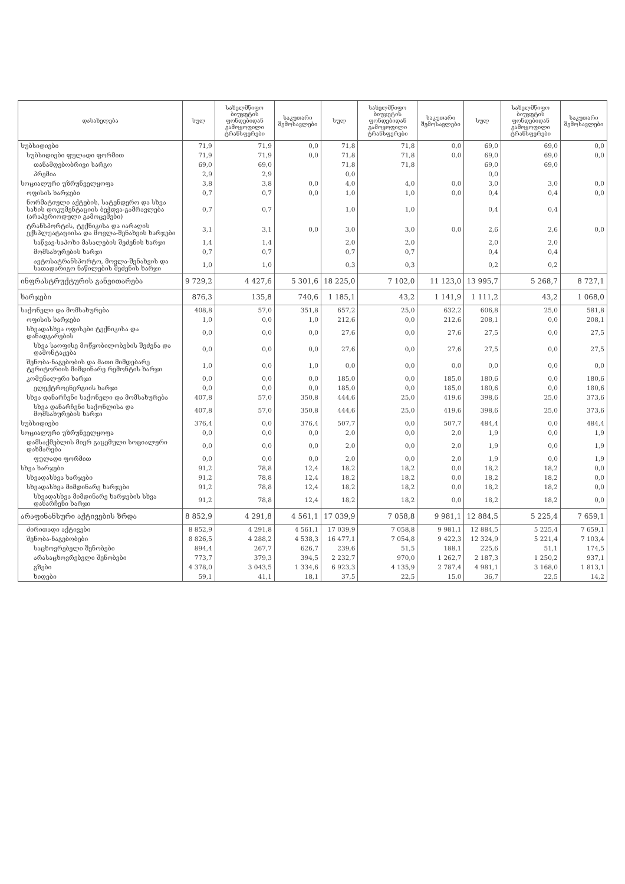| დასახელება | სულ | სახელმწიფო ბიუჯეტის ფონდებიდან გამოყოფილი ტრანსფერები | საკუთარი შემოსავლები | სულ | სახელმწიფო ბიუჯეტის ფონდებიდან გამოყოფილი ტრანსფერები | საკუთარი შემოსავლები | სულ | სახელმწიფო ბიუჯეტის ფონდებიდან გამოყოფილი ტრანსფერები | საკუთარი შემოსავლები |
| --- | --- | --- | --- | --- | --- | --- | --- | --- | --- |
| სუბსიდიები | 71,9 | 71,9 | 0,0 | 71,8 | 71,8 | 0,0 | 69,0 | 69,0 | 0,0 |
| სუბსიდიები ფულადი ფორმით | 71,9 | 71,9 | 0,0 | 71,8 | 71,8 | 0,0 | 69,0 | 69,0 | 0,0 |
| თანამდებობრივი სარგო | 69,0 | 69,0 | | 71,8 | 71,8 | | 69,0 | 69,0 | |
| პრემია | 2,9 | 2,9 | | 0,0 | | | 0,0 | | |
| სოციალური უზრუნველყოფა | 3,8 | 3,8 | 0,0 | 4,0 | 4,0 | 0,0 | 3,0 | 3,0 | 0,0 |
| ოფისის ხარჯები | 0,7 | 0,7 | 0,0 | 1,0 | 1,0 | 0,0 | 0,4 | 0,4 | 0,0 |
| ნორმატიული აქტების, სატენდერო და სხვა სახის დოკუმენტაციის ბეჭდვა-გამრავლება (არაპერიოდული გამოცემები) | 0,7 | 0,7 | | 1,0 | 1,0 | | 0,4 | 0,4 | |
| ტრანსპორტის, ტექნიკისა და იარაღის ექსპლუატაციისა და მოვლა-შენახვის ხარჯები | 3,1 | 3,1 | 0,0 | 3,0 | 3,0 | 0,0 | 2,6 | 2,6 | 0,0 |
| საწვავ-საპოხი მასალების შეძენის ხარჯი | 1,4 | 1,4 | | 2,0 | 2,0 | | 2,0 | 2,0 | |
| მომსახურების ხარჯი | 0,7 | 0,7 | | 0,7 | 0,7 | | 0,4 | 0,4 | |
| ავტოსატრანსპორტო, მოვლა-შენახვის და სათადარიგო ნაწილების შეძენის ხარჯი | 1,0 | 1,0 | | 0,3 | 0,3 | | 0,2 | 0,2 | |
| ინფრასტრუქტურის განვითარება | 9 729,2 | 4 427,6 | 5 301,6 | 18 225,0 | 7 102,0 | 11 123,0 | 13 995,7 | 5 268,7 | 8 727,1 |
| ხარჯები | 876,3 | 135,8 | 740,6 | 1 185,1 | 43,2 | 1 141,9 | 1 111,2 | 43,2 | 1 068,0 |
| საქონელი და მომსახურება | 408,8 | 57,0 | 351,8 | 657,2 | 25,0 | 632,2 | 606,8 | 25,0 | 581,8 |
| ოფისის ხარჯები | 1,0 | 0,0 | 1,0 | 212,6 | 0,0 | 212,6 | 208,1 | 0,0 | 208,1 |
| სხვადასხვა ოფისები ტექნიკისა და დანადგარების | 0,0 | 0,0 | 0,0 | 27,6 | 0,0 | 27,6 | 27,5 | 0,0 | 27,5 |
| სხვა საოფისე მოწყობილობების შეძენა და დამონტაჟება | 0,0 | 0,0 | 0,0 | 27,6 | 0,0 | 27,6 | 27,5 | 0,0 | 27,5 |
| შენობა-ნაგებობის და მათი მიმდებარე ტერიტორიის მიმდინარე რემონტის ხარჯი | 1,0 | 0,0 | 1,0 | 0,0 | 0,0 | 0,0 | 0,0 | 0,0 | 0,0 |
| კომუნალური ხარჯი | 0,0 | 0,0 | 0,0 | 185,0 | 0,0 | 185,0 | 180,6 | 0,0 | 180,6 |
| ელექტროენერგიის ხარჯი | 0,0 | 0,0 | 0,0 | 185,0 | 0,0 | 185,0 | 180,6 | 0,0 | 180,6 |
| სხვა დანარჩენი საქონელი და მომსახურება | 407,8 | 57,0 | 350,8 | 444,6 | 25,0 | 419,6 | 398,6 | 25,0 | 373,6 |
| სხვა დანარჩენი საქონლისა და მომსახურების ხარჯი | 407,8 | 57,0 | 350,8 | 444,6 | 25,0 | 419,6 | 398,6 | 25,0 | 373,6 |
| სუბსიდიები | 376,4 | 0,0 | 376,4 | 507,7 | 0,0 | 507,7 | 484,4 | 0,0 | 484,4 |
| სოციალური უზრუნველყოფა | 0,0 | 0,0 | 0,0 | 2,0 | 0,0 | 2,0 | 1,9 | 0,0 | 1,9 |
| დამსაქმებლის მიერ გაცემული სოციალური დახმარება | 0,0 | 0,0 | 0,0 | 2,0 | 0,0 | 2,0 | 1,9 | 0,0 | 1,9 |
| ფულადი ფორმით | 0,0 | 0,0 | 0,0 | 2,0 | 0,0 | 2,0 | 1,9 | 0,0 | 1,9 |
| სხვა ხარჯები | 91,2 | 78,8 | 12,4 | 18,2 | 18,2 | 0,0 | 18,2 | 18,2 | 0,0 |
| სხვადასხვა ხარჯები | 91,2 | 78,8 | 12,4 | 18,2 | 18,2 | 0,0 | 18,2 | 18,2 | 0,0 |
| სხვადასხვა მიმდინარე ხარჯები | 91,2 | 78,8 | 12,4 | 18,2 | 18,2 | 0,0 | 18,2 | 18,2 | 0,0 |
| სხვადასხვა მიმდინარე ხარჯების სხვა დანარჩენი ხარჯი | 91,2 | 78,8 | 12,4 | 18,2 | 18,2 | 0,0 | 18,2 | 18,2 | 0,0 |
| არაფინანსური აქტივების ზრდა | 8 852,9 | 4 291,8 | 4 561,1 | 17 039,9 | 7 058,8 | 9 981,1 | 12 884,5 | 5 225,4 | 7 659,1 |
| ძირითადი აქტივები | 8 852,9 | 4 291,8 | 4 561,1 | 17 039,9 | 7 058,8 | 9 981,1 | 12 884,5 | 5 225,4 | 7 659,1 |
| შენობა-ნაგებობები | 8 826,5 | 4 288,2 | 4 538,3 | 16 477,1 | 7 054,8 | 9 422,3 | 12 324,9 | 5 221,4 | 7 103,4 |
| საცხოვრებელი შენობები | 894,4 | 267,7 | 626,7 | 239,6 | 51,5 | 188,1 | 225,6 | 51,1 | 174,5 |
| არასაცხოვრებელი შენობები | 773,7 | 379,3 | 394,5 | 2 232,7 | 970,0 | 1 262,7 | 2 187,3 | 1 250,2 | 937,1 |
| გზები | 4 378,0 | 3 043,5 | 1 334,6 | 6 923,3 | 4 135,9 | 2 787,4 | 4 981,1 | 3 168,0 | 1 813,1 |
| ხიდები | 59,1 | 41,1 | 18,1 | 37,5 | 22,5 | 15,0 | 36,7 | 22,5 | 14,2 |